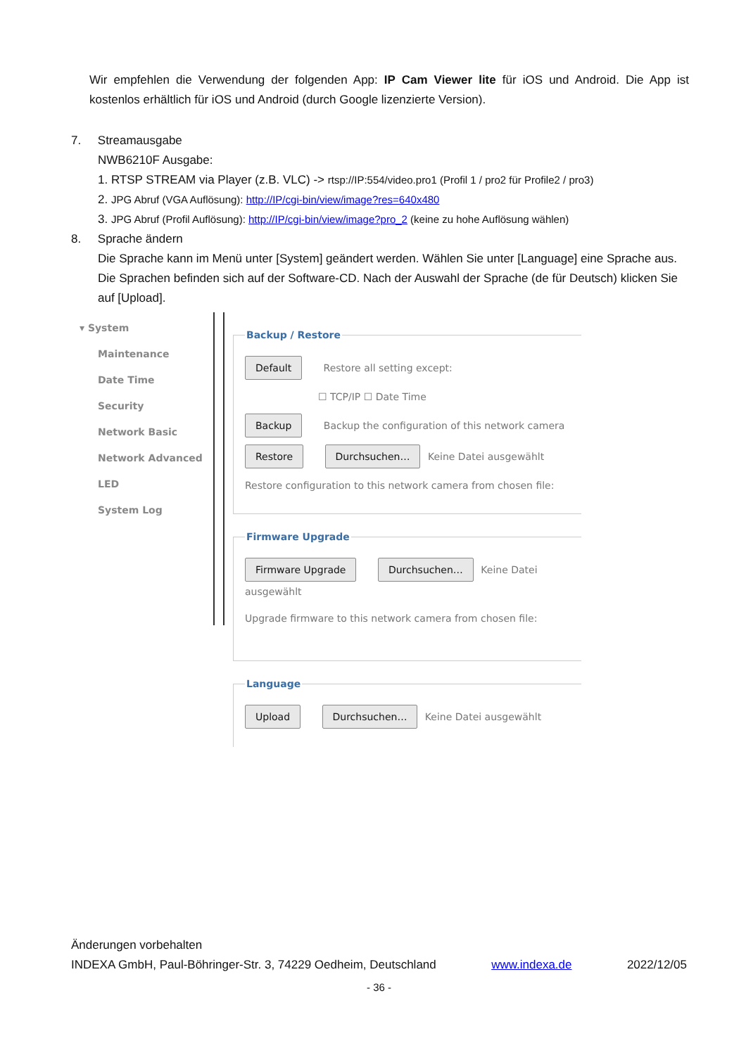Wir empfehlen die Verwendung der folgenden App: IP Cam Viewer lite für iOS und Android. Die App ist kostenlos erhältlich für iOS und Android (durch Google lizenzierte Version).
7. Streamausgabe
NWB6210F Ausgabe:
1. RTSP STREAM via Player (z.B. VLC) -> rtsp://IP:554/video.pro1 (Profil 1 / pro2 für Profile2 / pro3)
2. JPG Abruf (VGA Auflösung): http://IP/cgi-bin/view/image?res=640x480
3. JPG Abruf (Profil Auflösung): http://IP/cgi-bin/view/image?pro_2 (keine zu hohe Auflösung wählen)
8. Sprache ändern
Die Sprache kann im Menü unter [System] geändert werden. Wählen Sie unter [Language] eine Sprache aus. Die Sprachen befinden sich auf der Software-CD. Nach der Auswahl der Sprache (de für Deutsch) klicken Sie auf [Upload].
▾ System
Maintenance
Date Time
Security
Network Basic
Network Advanced
LED
System Log
Backup / Restore
Default Restore all setting except:
☐ TCP/IP ☐ Date Time
Backup Backup the configuration of this network camera
Restore Durchsuchen… Keine Datei ausgewählt
Restore configuration to this network camera from chosen file:
Firmware Upgrade
Firmware Upgrade Durchsuchen… Keine Datei ausgewählt
Upgrade firmware to this network camera from chosen file:
Language
Upload Durchsuchen… Keine Datei ausgewählt
Änderungen vorbehalten
INDEXA GmbH, Paul-Böhringer-Str. 3, 74229 Oedheim, Deutschland www.indexa.de 2022/12/05
- 36 -